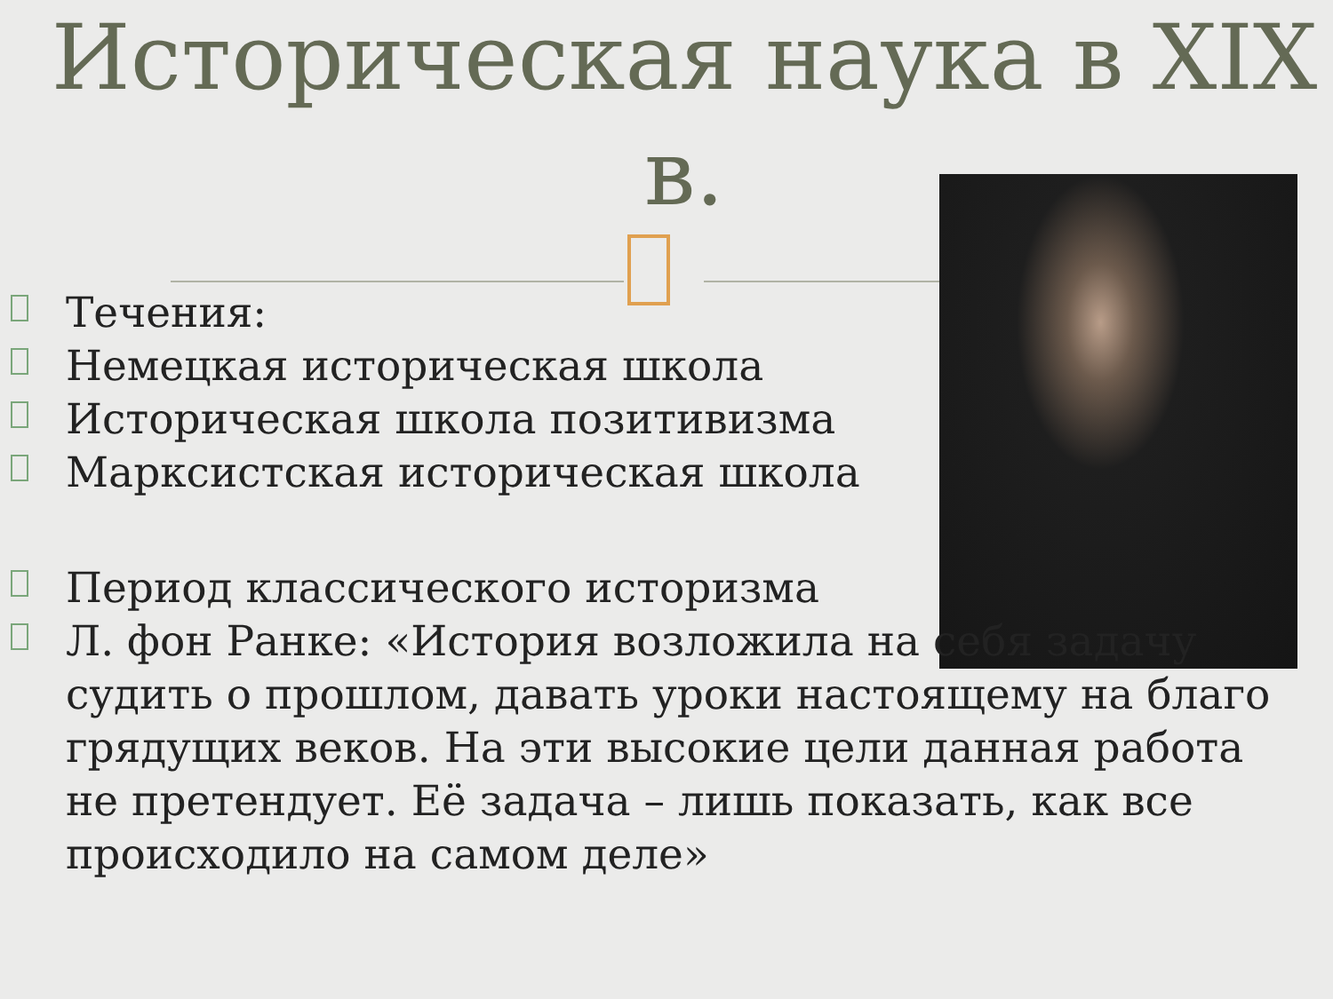Историческая наука в XIX в.
Течения:
Немецкая историческая школа
Историческая школа позитивизма
Марксистская историческая школа
Период классического историзма
Л. фон Ранке: «История возложила на себя задачу судить о прошлом, давать уроки настоящему на благо грядущих веков. На эти высокие цели данная работа не претендует. Её задача – лишь показать, как все происходило на самом деле»